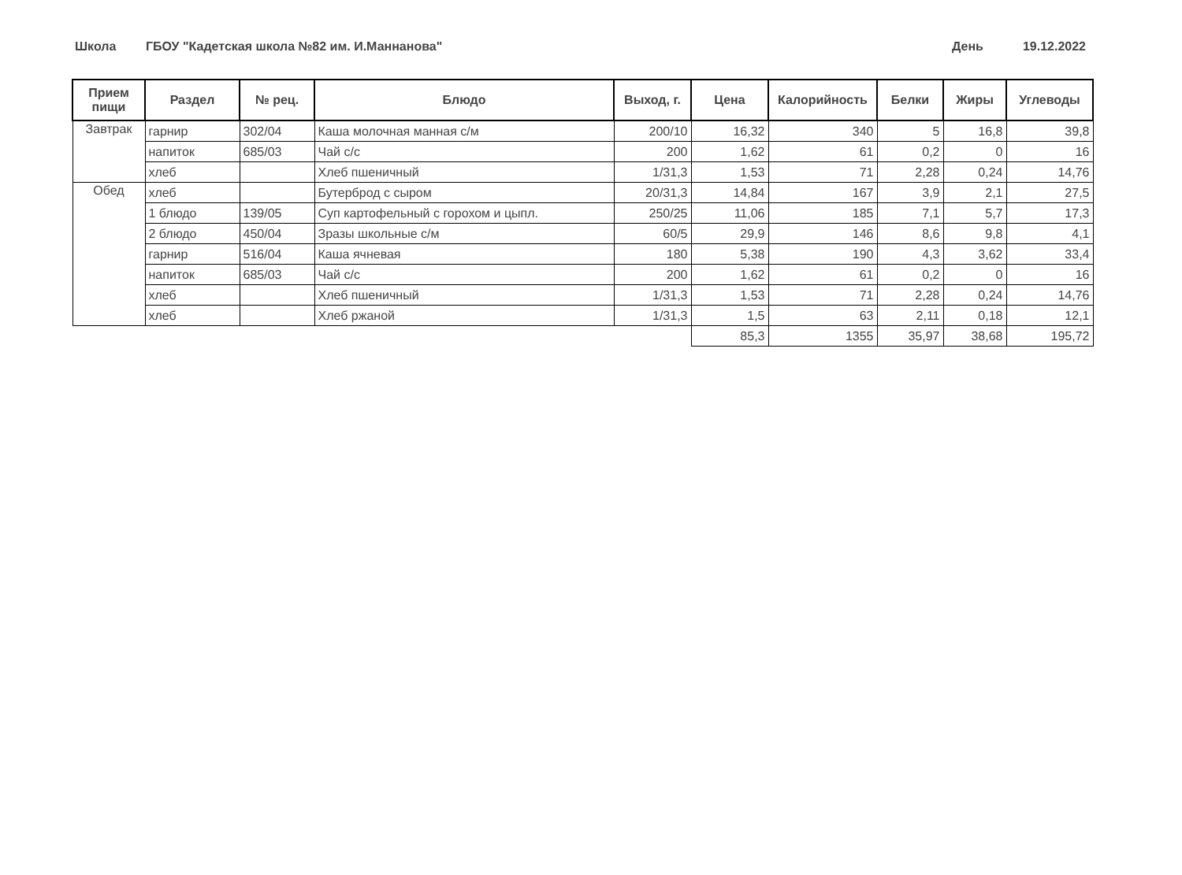Школа ГБОУ "Кадетская школа №82 им. И.Маннанова" День 19.12.2022
| Прием пищи | Раздел | № рец. | Блюдо | Выход, г. | Цена | Калорийность | Белки | Жиры | Углеводы |
| --- | --- | --- | --- | --- | --- | --- | --- | --- | --- |
| Завтрак | гарнир | 302/04 | Каша молочная манная с/м | 200/10 | 16,32 | 340 | 5 | 16,8 | 39,8 |
| | напиток | 685/03 | Чай с/с | 200 | 1,62 | 61 | 0,2 | 0 | 16 |
| | хлеб | | Хлеб пшеничный | 1/31,3 | 1,53 | 71 | 2,28 | 0,24 | 14,76 |
| Обед | хлеб | | Бутерброд с сыром | 20/31,3 | 14,84 | 167 | 3,9 | 2,1 | 27,5 |
| | 1 блюдо | 139/05 | Суп картофельный с горохом и цыпл. | 250/25 | 11,06 | 185 | 7,1 | 5,7 | 17,3 |
| | 2 блюдо | 450/04 | Зразы школьные с/м | 60/5 | 29,9 | 146 | 8,6 | 9,8 | 4,1 |
| | гарнир | 516/04 | Каша ячневая | 180 | 5,38 | 190 | 4,3 | 3,62 | 33,4 |
| | напиток | 685/03 | Чай с/с | 200 | 1,62 | 61 | 0,2 | 0 | 16 |
| | хлеб | | Хлеб пшеничный | 1/31,3 | 1,53 | 71 | 2,28 | 0,24 | 14,76 |
| | хлеб | | Хлеб ржаной | 1/31,3 | 1,5 | 63 | 2,11 | 0,18 | 12,1 |
| | | | | | 85,3 | 1355 | 35,97 | 38,68 | 195,72 |